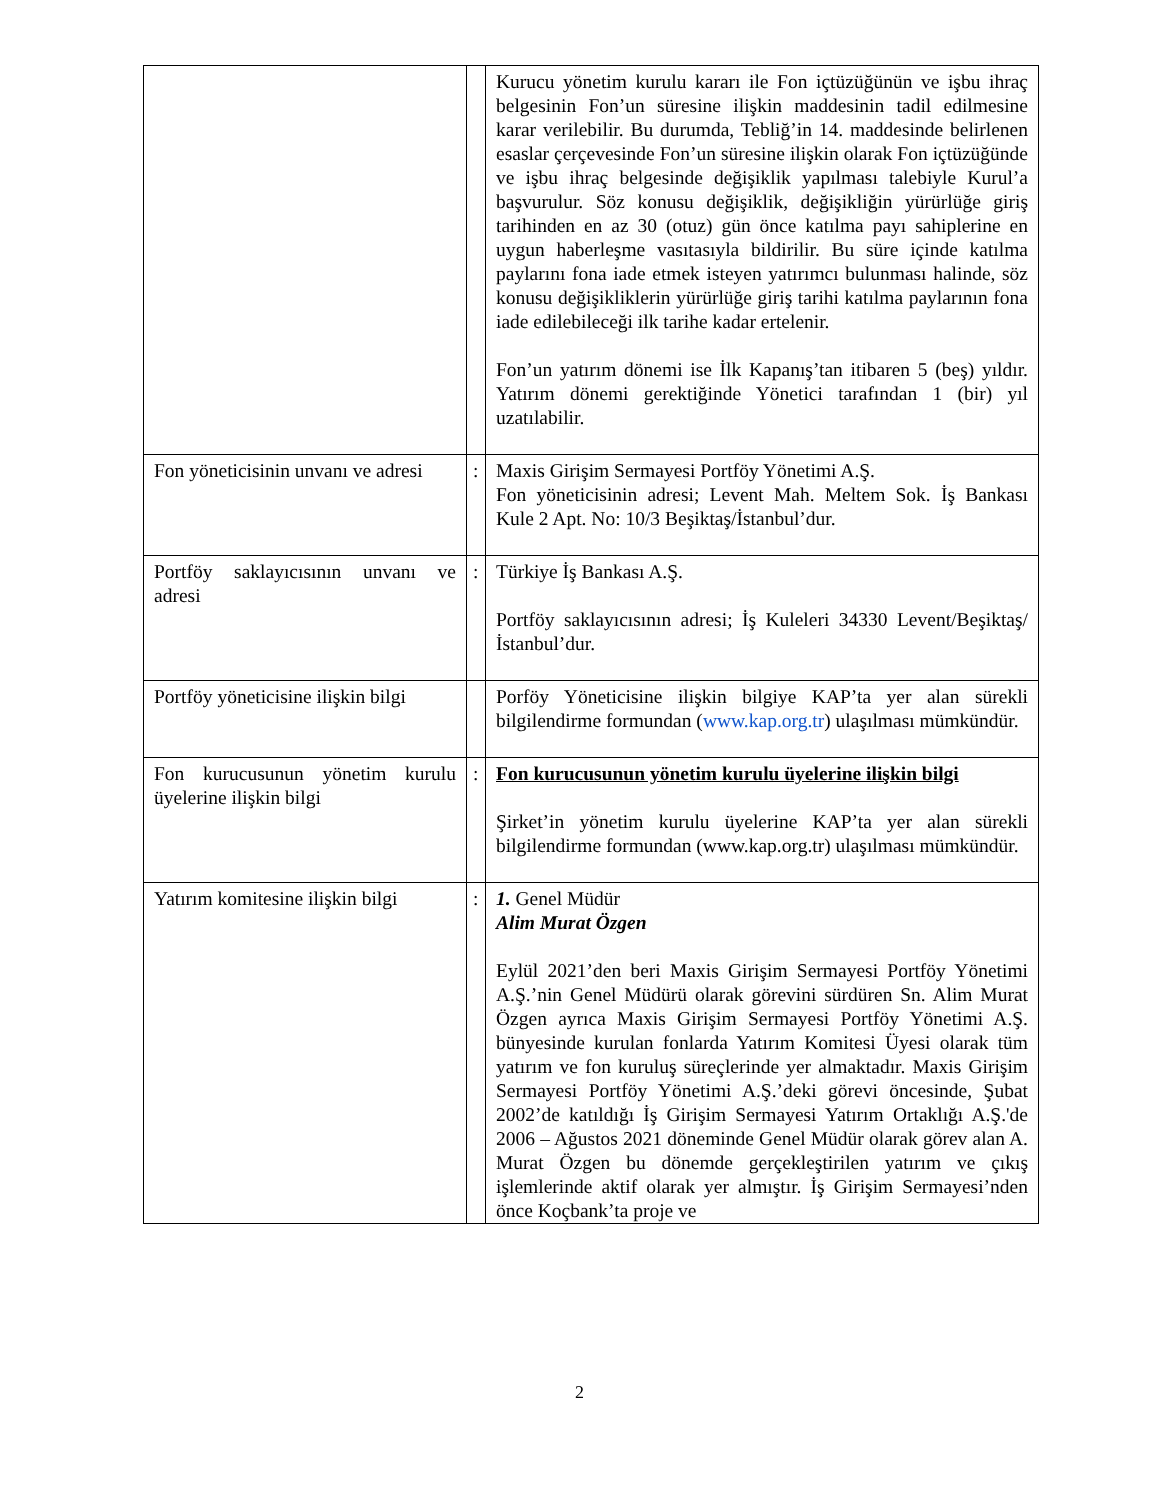| | | Kurucu yönetim kurulu kararı ile Fon içtüzüğünün ve işbu ihraç belgesinin Fon’un süresine ilişkin maddesinin tadil edilmesine karar verilebilir. Bu durumda, Tebliğ’in 14. maddesinde belirlenen esaslar çerçevesinde Fon’un süresine ilişkin olarak Fon içtüzüğünde ve işbu ihraç belgesinde değişiklik yapılması talebiyle Kurul’a başvurulur. Söz konusu değişiklik, değişikliğin yürürlüğe giriş tarihinden en az 30 (otuz) gün önce katılma payı sahiplerine en uygun haberleşme vasıtasıyla bildirilir. Bu süre içinde katılma paylarını fona iade etmek isteyen yatırımcı bulunması halinde, söz konusu değişikliklerin yürürlüğe giriş tarihi katılma paylarının fona iade edilebileceği ilk tarihe kadar ertelenir. Fon’un yatırım dönemi ise İlk Kapanış’tan itibaren 5 (beş) yıldır. Yatırım dönemi gerektiğinde Yönetici tarafından 1 (bir) yıl uzatılabilir. |
| Fon yöneticisinin unvanı ve adresi | : | Maxis Girişim Sermayesi Portföy Yönetimi A.Ş. Fon yöneticisinin adresi; Levent Mah. Meltem Sok. İş Bankası Kule 2 Apt. No: 10/3 Beşiktaş/İstanbul’dur. |
| Portföy saklayıcısının unvanı ve adresi | : | Türkiye İş Bankası A.Ş. Portföy saklayıcısının adresi; İş Kuleleri 34330 Levent/Beşiktaş/İstanbul’dur. |
| Portföy yöneticisine ilişkin bilgi | | Porföy Yöneticisine ilişkin bilgiye KAP’ta yer alan sürekli bilgilendirme formundan ( www.kap.org.tr ) ulaşılması mümkündür. |
| Fon kurucusunun yönetim kurulu üyelerine ilişkin bilgi | : | Fon kurucusunun yönetim kurulu üyelerine ilişkin bilgi Şirket’in yönetim kurulu üyelerine KAP’ta yer alan sürekli bilgilendirme formundan (www.kap.org.tr) ulaşılması mümkündür. |
| Yatırım komitesine ilişkin bilgi | : | 1. Genel Müdür Alim Murat Özgen Eylül 2021’den beri Maxis Girişim Sermayesi Portföy Yönetimi A.Ş.’nin Genel Müdürü olarak görevini sürdüren Sn. Alim Murat Özgen ayrıca Maxis Girişim Sermayesi Portföy Yönetimi A.Ş. bünyesinde kurulan fonlarda Yatırım Komitesi Üyesi olarak tüm yatırım ve fon kuruluş süreçlerinde yer almaktadır. Maxis Girişim Sermayesi Portföy Yönetimi A.Ş.’deki görevi öncesinde, Şubat 2002’de katıldığı İş Girişim Sermayesi Yatırım Ortaklığı A.Ş.'de 2006 – Ağustos 2021 döneminde Genel Müdür olarak görev alan A. Murat Özgen bu dönemde gerçekleştirilen yatırım ve çıkış işlemlerinde aktif olarak yer almıştır. İş Girişim Sermayesi’nden önce Koçbank’ta proje ve |
2